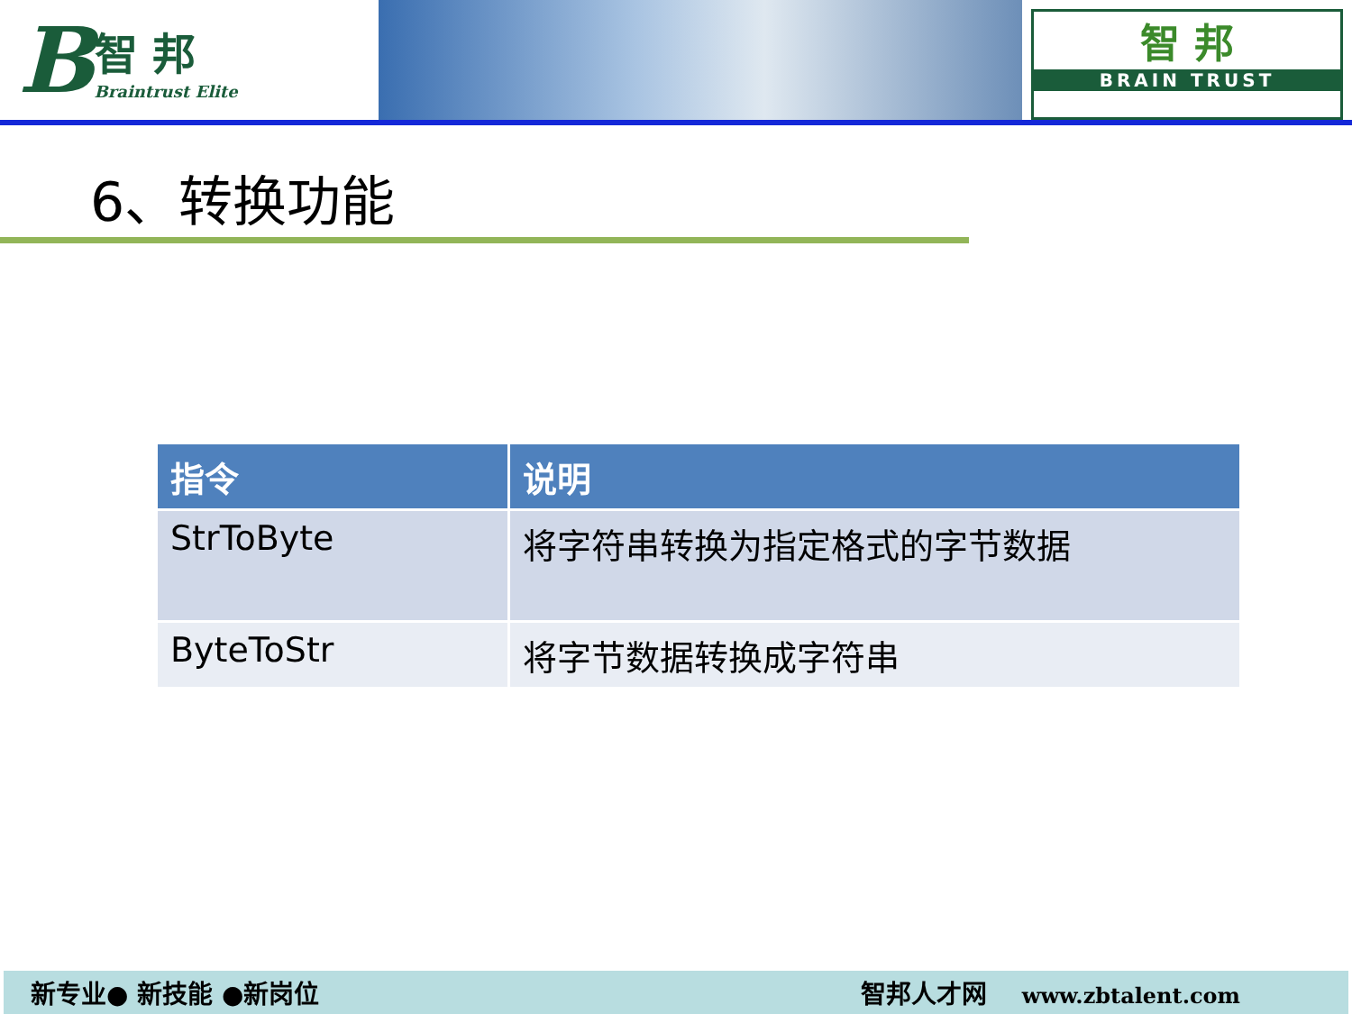B智 邦
Braintrust Elite
智 邦
BRAIN TRUST
6、转换功能
| 指令 | 说明 |
| --- | --- |
| StrToByte | 将字符串转换为指定格式的字节数据 |
| ByteToStr | 将字节数据转换成字符串 |
新专业● 新技能 ●新岗位 智邦人才网 www.zbtalent.com